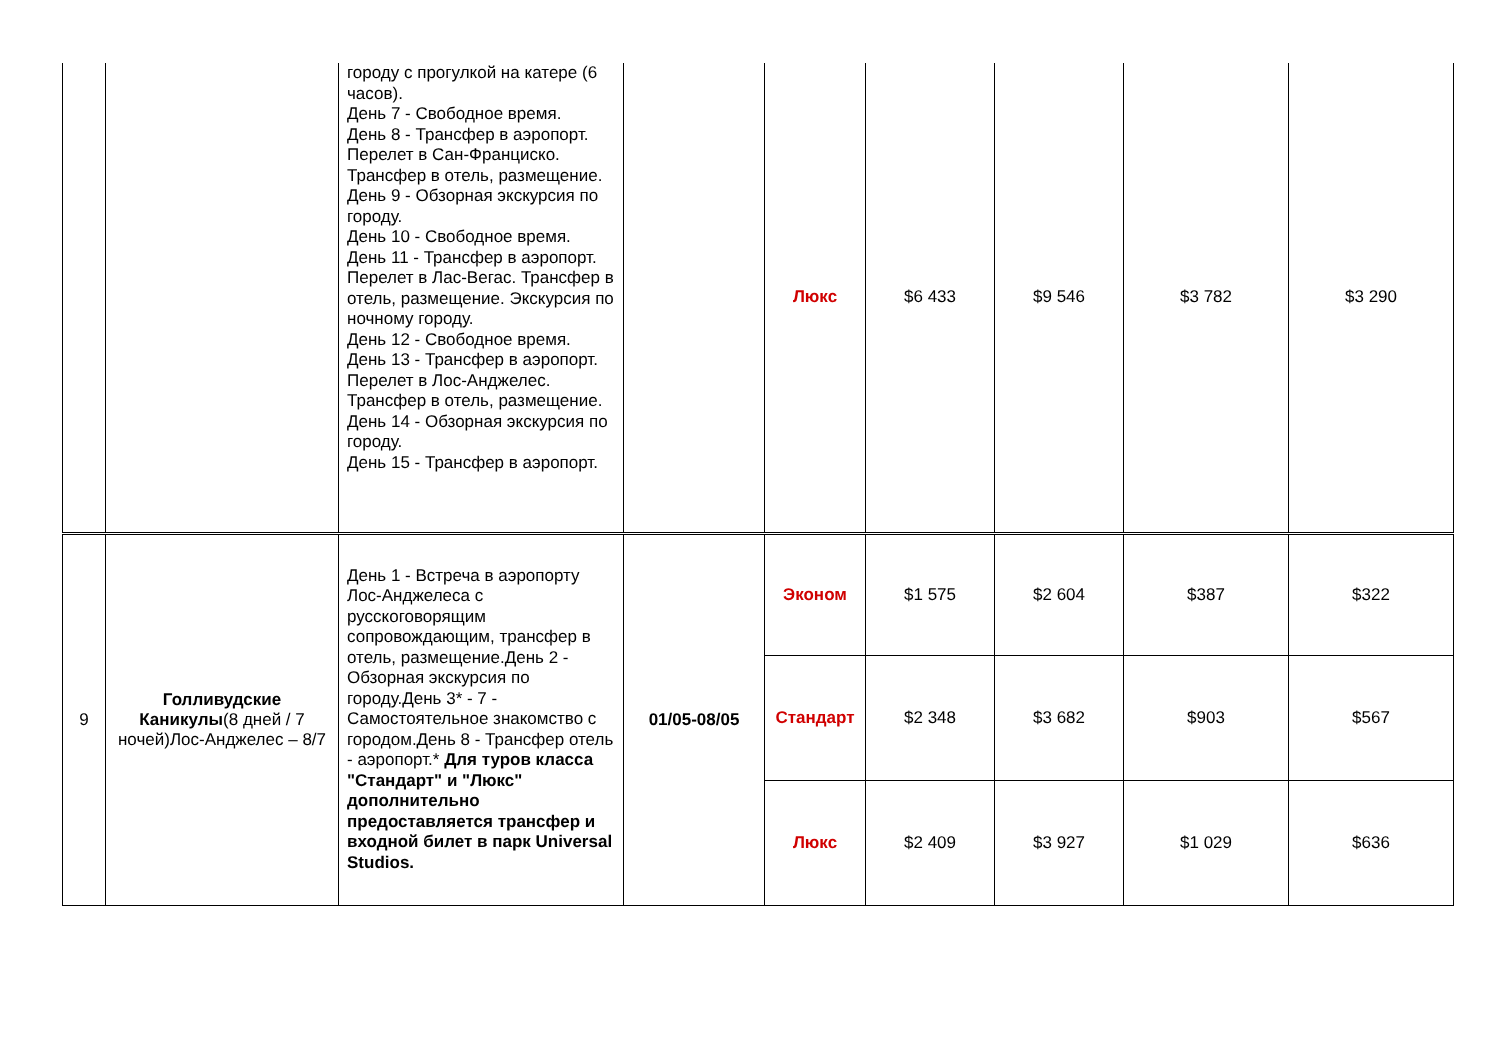| | | городу с прогулкой на катере (6 часов). День 7 - Свободное время. День 8 - Трансфер в аэропорт. Перелет в Сан-Франциско. Трансфер в отель, размещение. День 9 - Обзорная экскурсия по городу. День 10 - Свободное время. День 11 - Трансфер в аэропорт. Перелет в Лас-Вегас. Трансфер в отель, размещение. Экскурсия по ночному городу. День 12 - Свободное время. День 13 - Трансфер в аэропорт. Перелет в Лос-Анджелес. Трансфер в отель, размещение. День 14 - Обзорная экскурсия по городу. День 15 - Трансфер в аэропорт. | | Люкс | $6 433 | $9 546 | $3 782 | $3 290 |
| 9 | Голливудские Каникулы (8 дней / 7 ночей)Лос-Анджелес – 8/7 | День 1 - Встреча в аэропорту Лос-Анджелеса с русскоговорящим сопровождающим, трансфер в отель, размещение.День 2 - Обзорная экскурсия по городу.День 3* - 7 - Самостоятельное знакомство с городом.День 8 - Трансфер отель - аэропорт.* Для туров класса "Стандарт" и "Люкс" дополнительно предоставляется трансфер и входной билет в парк Universal Studios. | 01/05-08/05 | Эконом | $1 575 | $2 604 | $387 | $322 |
| | | | | Стандарт | $2 348 | $3 682 | $903 | $567 |
| | | | | Люкс | $2 409 | $3 927 | $1 029 | $636 |